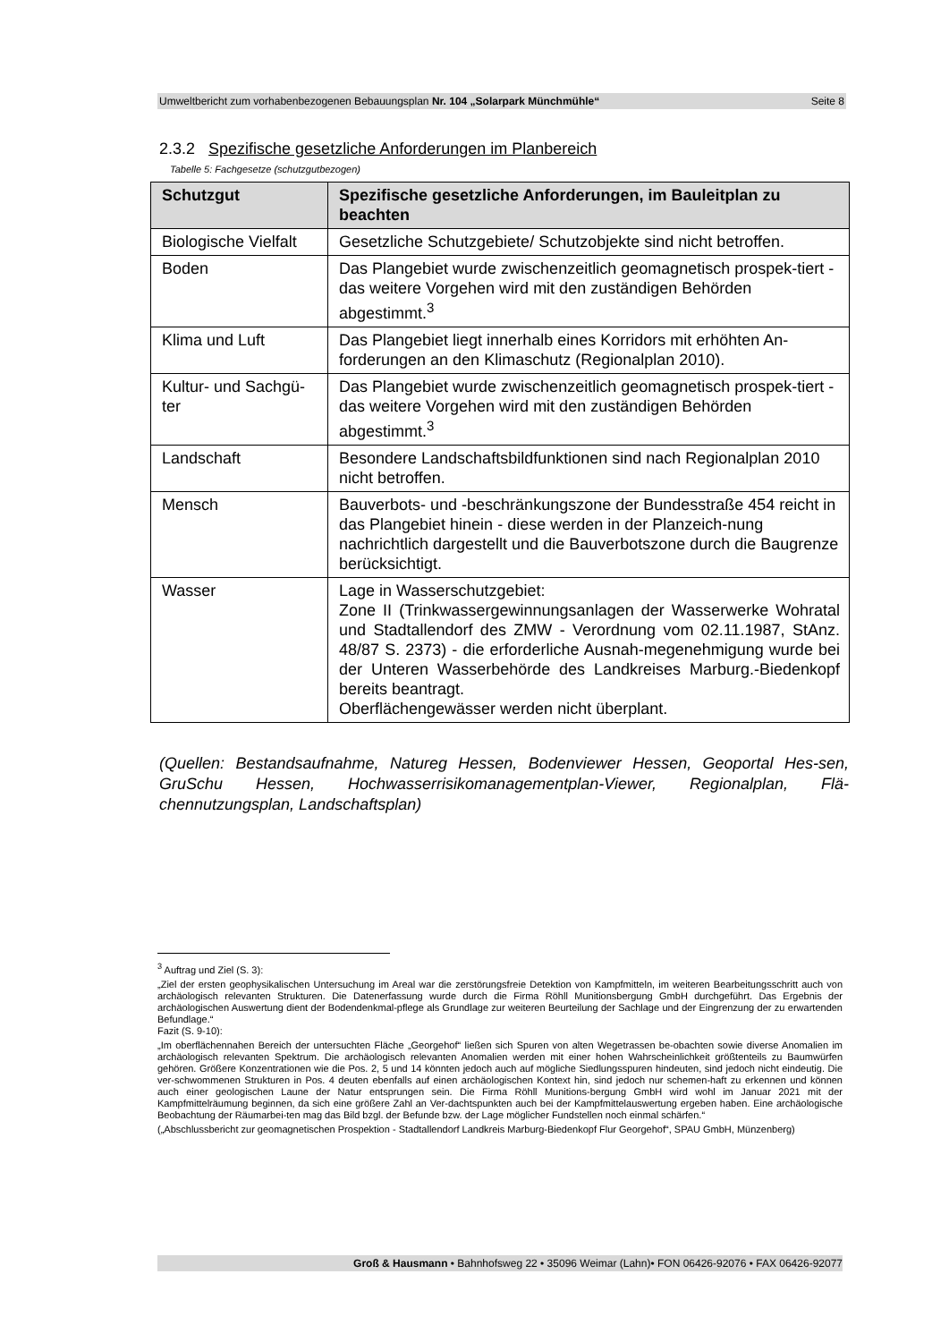Umweltbericht zum vorhabenbezogenen Bebauungsplan Nr. 104 „Solarpark Münchmühle“Seite 8
2.3.2 Spezifische gesetzliche Anforderungen im Planbereich
Tabelle 5: Fachgesetze (schutzgutbezogen)
| Schutzgut | Spezifische gesetzliche Anforderungen, im Bauleitplan zu beachten |
| --- | --- |
| Biologische Vielfalt | Gesetzliche Schutzgebiete/ Schutzobjekte sind nicht betroffen. |
| Boden | Das Plangebiet wurde zwischenzeitlich geomagnetisch prospek-tiert - das weitere Vorgehen wird mit den zuständigen Behörden abgestimmt.<sup>3</sup> |
| Klima und Luft | Das Plangebiet liegt innerhalb eines Korridors mit erhöhten An-forderungen an den Klimaschutz (Regionalplan 2010). |
| Kultur- und Sachgü-ter | Das Plangebiet wurde zwischenzeitlich geomagnetisch prospek-tiert - das weitere Vorgehen wird mit den zuständigen Behörden abgestimmt.<sup>3</sup> |
| Landschaft | Besondere Landschaftsbildfunktionen sind nach Regionalplan 2010 nicht betroffen. |
| Mensch | Bauverbots- und -beschränkungszone der Bundesstraße 454 reicht in das Plangebiet hinein - diese werden in der Planzeich-nung nachrichtlich dargestellt und die Bauverbotszone durch die Baugrenze berücksichtigt. |
| Wasser | Lage in Wasserschutzgebiet: Zone II (Trinkwassergewinnungsanlagen der Wasserwerke Wohratal und Stadtallendorf des ZMW - Verordnung vom 02.11.1987, StAnz. 48/87 S. 2373) - die erforderliche Ausnah-megenehmigung wurde bei der Unteren Wasserbehörde des Landkreises Marburg.-Biedenkopf bereits beantragt. Oberflächengewässer werden nicht überplant. |
(Quellen: Bestandsaufnahme, Natureg Hessen, Bodenviewer Hessen, Geoportal Hes-sen, GruSchu Hessen, Hochwasserrisikomanagementplan-Viewer, Regionalplan, Flä-chennutzungsplan, Landschaftsplan)
<sup>3</sup> Auftrag und Ziel (S. 3):
„Ziel der ersten geophysikalischen Untersuchung im Areal war die zerstörungsfreie Detektion von Kampfmitteln, im weiteren Bearbeitungsschritt auch von archäologisch relevanten Strukturen. Die Datenerfassung wurde durch die Firma Röhll Munitionsbergung GmbH durchgeführt. Das Ergebnis der archäologischen Auswertung dient der Bodendenkmal-pflege als Grundlage zur weiteren Beurteilung der Sachlage und der Eingrenzung der zu erwartenden Befundlage.“
Fazit (S. 9-10):
„Im oberflächennahen Bereich der untersuchten Fläche „Georgehof“ ließen sich Spuren von alten Wegetrassen be-obachten sowie diverse Anomalien im archäologisch relevanten Spektrum. Die archäologisch relevanten Anomalien werden mit einer hohen Wahrscheinlichkeit größtenteils zu Baumwürfen gehören. Größere Konzentrationen wie die Pos. 2, 5 und 14 könnten jedoch auch auf mögliche Siedlungsspuren hindeuten, sind jedoch nicht eindeutig. Die ver-schwommenen Strukturen in Pos. 4 deuten ebenfalls auf einen archäologischen Kontext hin, sind jedoch nur schemen-haft zu erkennen und können auch einer geologischen Laune der Natur entsprungen sein. Die Firma Röhll Munitions-bergung GmbH wird wohl im Januar 2021 mit der Kampfmittelräumung beginnen, da sich eine größere Zahl an Ver-dachtspunkten auch bei der Kampfmittelauswertung ergeben haben. Eine archäologische Beobachtung der Räumarbei-ten mag das Bild bzgl. der Befunde bzw. der Lage möglicher Fundstellen noch einmal schärfen.“
(„Abschlussbericht zur geomagnetischen Prospektion - Stadtallendorf Landkreis Marburg-Biedenkopf Flur Georgehof“, SPAU GmbH, Münzenberg)
Groß & Hausmann • Bahnhofsweg 22 • 35096 Weimar (Lahn)• FON 06426-92076 • FAX 06426-92077